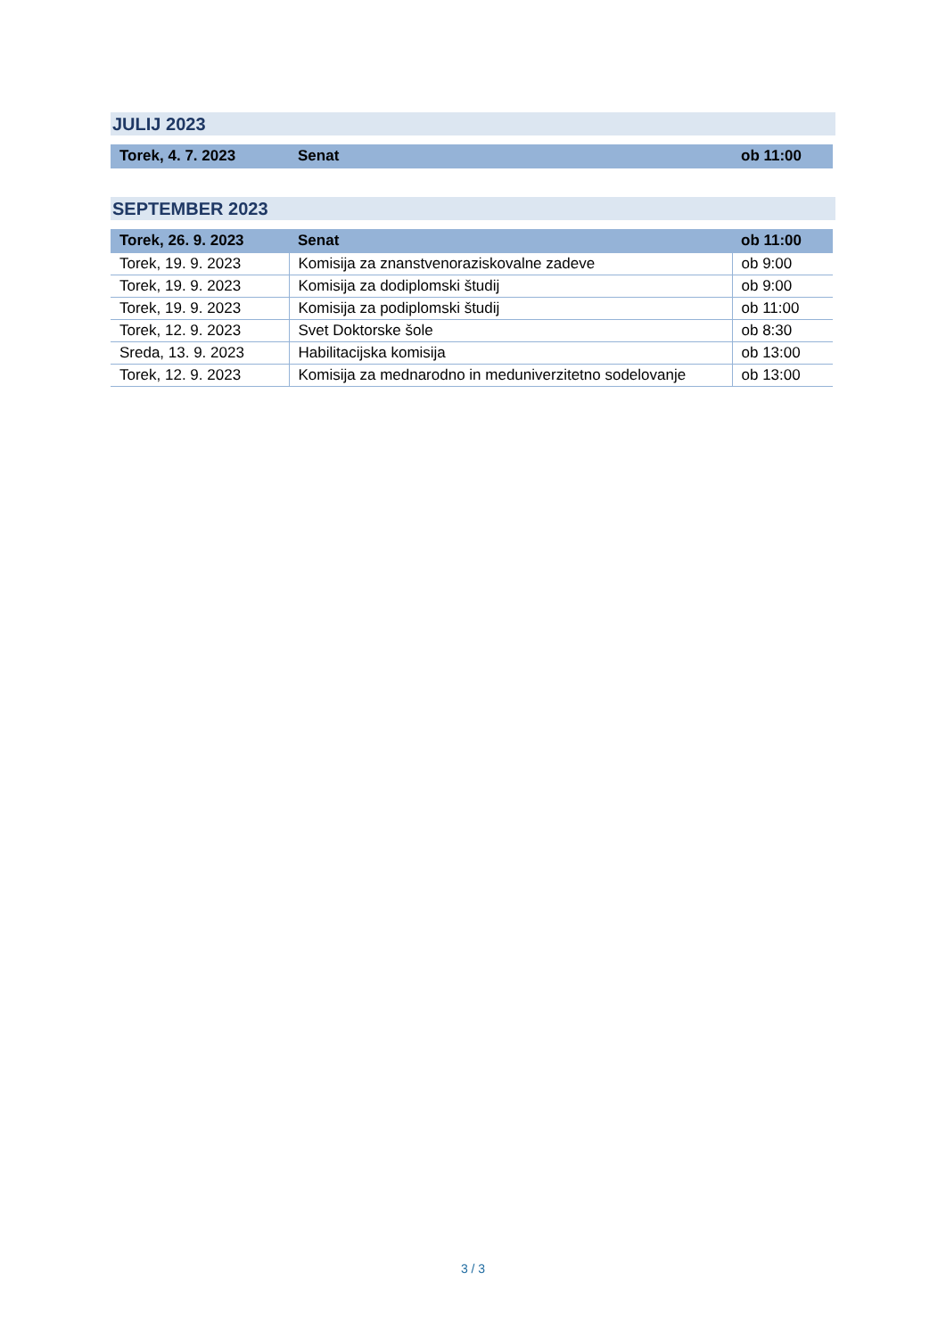JULIJ 2023
| Torek, 4. 7. 2023 | Senat | ob 11:00 |
SEPTEMBER 2023
| Torek, 26. 9. 2023 | Senat | ob 11:00 |
| Torek, 19. 9. 2023 | Komisija za znanstvenoraziskovalne zadeve | ob 9:00 |
| Torek, 19. 9. 2023 | Komisija za dodiplomski študij | ob 9:00 |
| Torek, 19. 9. 2023 | Komisija za podiplomski študij | ob 11:00 |
| Torek, 12. 9. 2023 | Svet Doktorske šole | ob 8:30 |
| Sreda, 13. 9. 2023 | Habilitacijska komisija | ob 13:00 |
| Torek, 12. 9. 2023 | Komisija za mednarodno in meduniverzitetno sodelovanje | ob 13:00 |
3 / 3